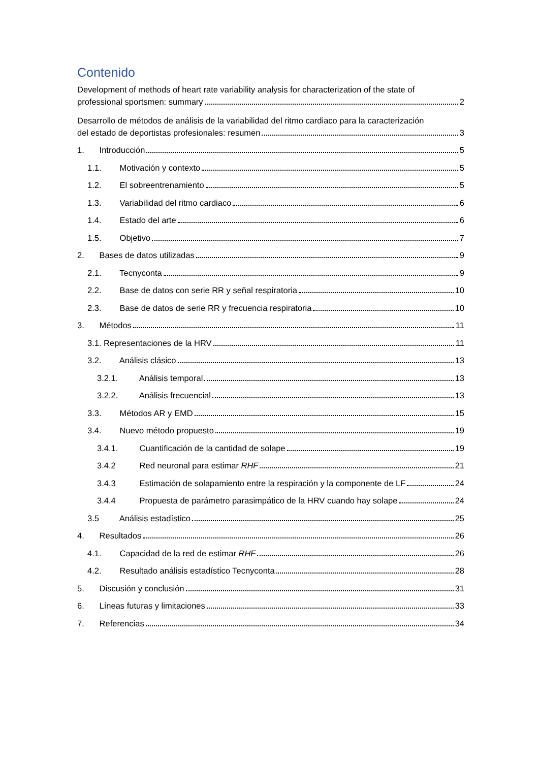Contenido
Development of methods of heart rate variability analysis for characterization of the state of
professional sportsmen: summary 2
Desarrollo de métodos de análisis de la variabilidad del ritmo cardiaco para la caracterización
del estado de deportistas profesionales: resumen 3
1. Introducción 5
1.1. Motivación y contexto 5
1.2. El sobreentrenamiento 5
1.3. Variabilidad del ritmo cardiaco 6
1.4. Estado del arte 6
1.5. Objetivo 7
2. Bases de datos utilizadas 9
2.1. Tecnyconta 9
2.2. Base de datos con serie RR y señal respiratoria 10
2.3. Base de datos de serie RR y frecuencia respiratoria 10
3. Métodos 11
3.1. Representaciones de la HRV 11
3.2. Análisis clásico 13
3.2.1. Análisis temporal 13
3.2.2. Análisis frecuencial 13
3.3. Métodos AR y EMD 15
3.4. Nuevo método propuesto 19
3.4.1. Cuantificación de la cantidad de solape 19
3.4.2 Red neuronal para estimar RHF 21
3.4.3 Estimación de solapamiento entre la respiración y la componente de LF 24
3.4.4 Propuesta de parámetro parasimpático de la HRV cuando hay solape 24
3.5 Análisis estadístico 25
4. Resultados 26
4.1. Capacidad de la red de estimar RHF 26
4.2. Resultado análisis estadístico Tecnyconta 28
5. Discusión y conclusión 31
6. Líneas futuras y limitaciones 33
7. Referencias 34